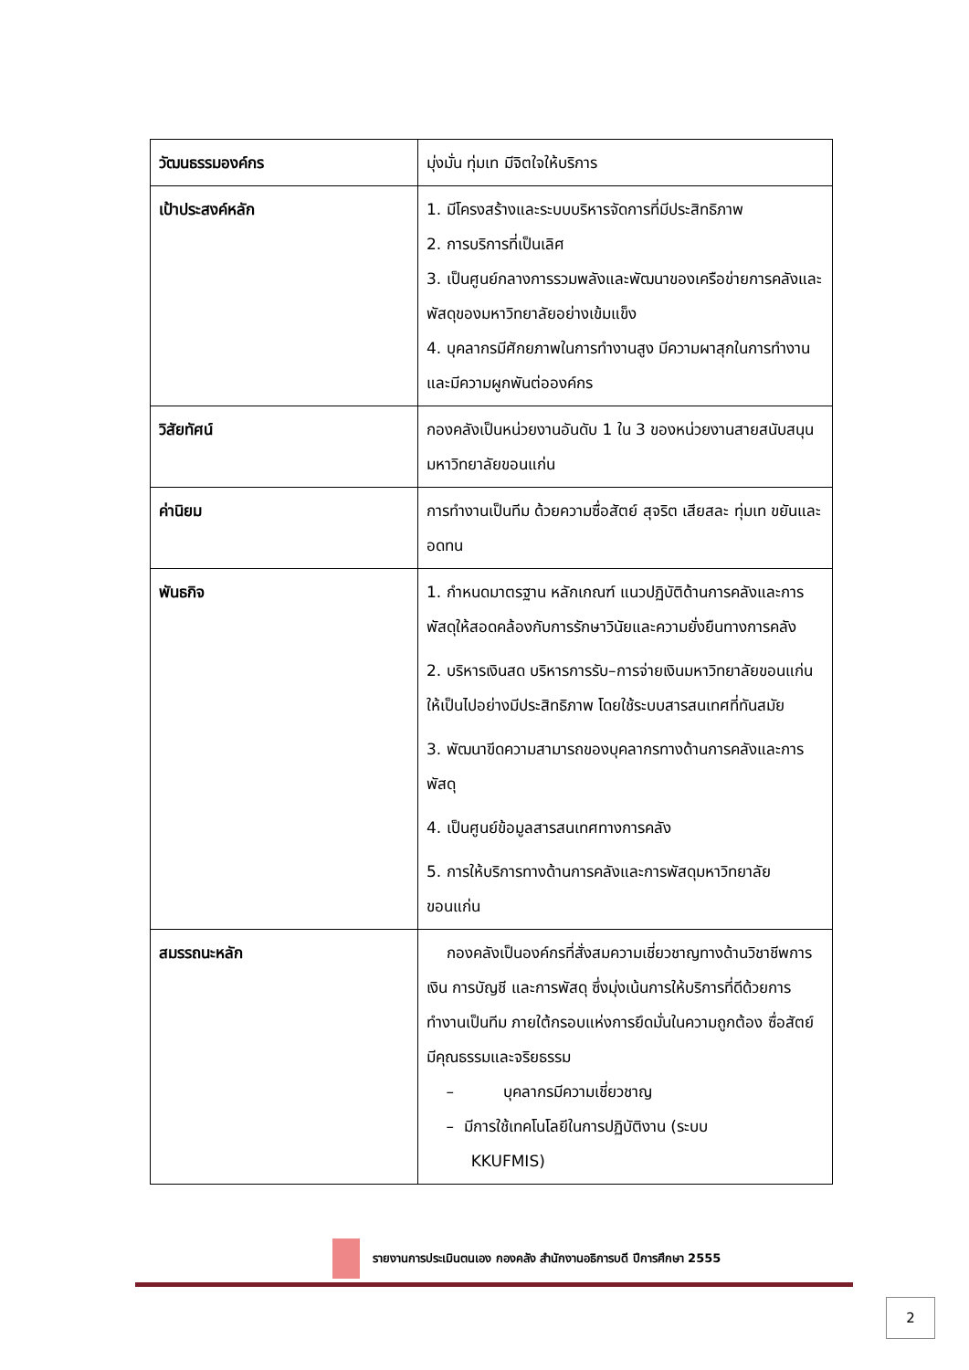| วัฒนธรรมองค์กร | มุ่งมั่น ทุ่มเท มีจิตใจให้บริการ |
| เป้าประสงค์หลัก | 1. มีโครงสร้างและระบบบริหารจัดการที่มีประสิทธิภาพ 2. การบริการที่เป็นเลิศ 3. เป็นศูนย์กลางการรวมพลังและพัฒนาของเครือข่ายการคลังและพัสดุของมหาวิทยาลัยอย่างเข้มแข็ง 4. บุคลากรมีศักยภาพในการทำงานสูง มีความผาสุกในการทำงาน และมีความผูกพันต่อองค์กร |
| วิสัยทัศน์ | กองคลังเป็นหน่วยงานอันดับ 1 ใน 3 ของหน่วยงานสายสนับสนุนมหาวิทยาลัยขอนแก่น |
| ค่านิยม | การทำงานเป็นทีม ด้วยความซื่อสัตย์ สุจริต เสียสละ ทุ่มเท ขยันและอดทน |
| พันธกิจ | 1. กำหนดมาตรฐาน หลักเกณฑ์ แนวปฏิบัติด้านการคลังและการพัสดุให้สอดคล้องกับการรักษาวินัยและความยั่งยืนทางการคลัง 2. บริหารเงินสด บริหารการรับ–การจ่ายเงินมหาวิทยาลัยขอนแก่น ให้เป็นไปอย่างมีประสิทธิภาพ โดยใช้ระบบสารสนเทศที่ทันสมัย 3. พัฒนาขีดความสามารถของบุคลากรทางด้านการคลังและการพัสดุ 4. เป็นศูนย์ข้อมูลสารสนเทศทางการคลัง 5. การให้บริการทางด้านการคลังและการพัสดุมหาวิทยาลัยขอนแก่น |
| สมรรถนะหลัก | กองคลังเป็นองค์กรที่สั่งสมความเชี่ยวชาญทางด้านวิชาชีพการเงิน การบัญชี และการพัสดุ ซึ่งมุ่งเน้นการให้บริการที่ดีด้วยการทำงานเป็นทีม ภายใต้กรอบแห่งการยึดมั่นในความถูกต้อง ซื่อสัตย์ มีคุณธรรมและจริยธรรม – บุคลากรมีความเชี่ยวชาญ – มีการใช้เทคโนโลยีในการปฏิบัติงาน (ระบบ KKUFMIS) |
รายงานการประเมินตนเอง กองคลัง สำนักงานอธิการบดี ปีการศึกษา 2555
2